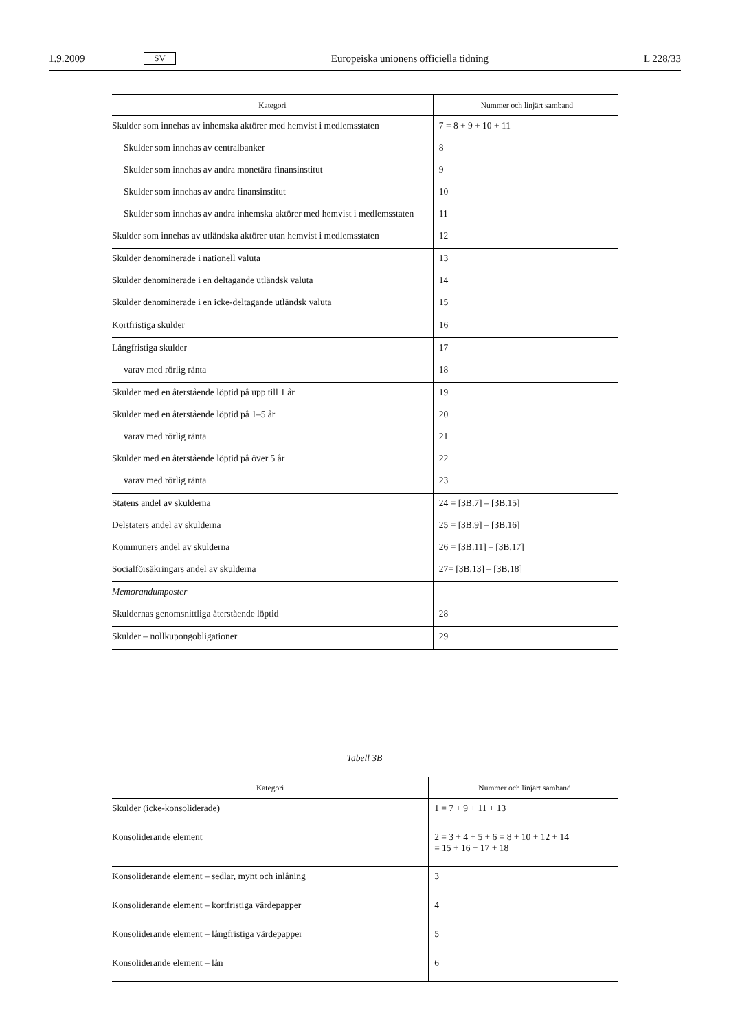1.9.2009 SV Europeiska unionens officiella tidning L 228/33
| Kategori | Nummer och linjärt samband |
| --- | --- |
| Skulder som innehas av inhemska aktörer med hemvist i medlemsstaten | 7 = 8 + 9 + 10 + 11 |
| Skulder som innehas av centralbanker | 8 |
| Skulder som innehas av andra monetära finansinstitut | 9 |
| Skulder som innehas av andra finansinstitut | 10 |
| Skulder som innehas av andra inhemska aktörer med hemvist i medlemsstaten | 11 |
| Skulder som innehas av utländska aktörer utan hemvist i medlemsstaten | 12 |
| Skulder denominerade i nationell valuta | 13 |
| Skulder denominerade i en deltagande utländsk valuta | 14 |
| Skulder denominerade i en icke-deltagande utländsk valuta | 15 |
| Kortfristiga skulder | 16 |
| Långfristiga skulder | 17 |
| varav med rörlig ränta | 18 |
| Skulder med en återstående löptid på upp till 1 år | 19 |
| Skulder med en återstående löptid på 1–5 år | 20 |
| varav med rörlig ränta | 21 |
| Skulder med en återstående löptid på över 5 år | 22 |
| varav med rörlig ränta | 23 |
| Statens andel av skulderna | 24 = [3B.7] – [3B.15] |
| Delstaters andel av skulderna | 25 = [3B.9] – [3B.16] |
| Kommuners andel av skulderna | 26 = [3B.11] – [3B.17] |
| Socialförsäkringars andel av skulderna | 27= [3B.13] – [3B.18] |
| Memorandumposter | |
| Skuldernas genomsnittliga återstående löptid | 28 |
| Skulder – nollkupongobligationer | 29 |
Tabell 3B
| Kategori | Nummer och linjärt samband |
| --- | --- |
| Skulder (icke-konsoliderade) | 1 = 7 + 9 + 11 + 13 |
| Konsoliderande element | 2 = 3 + 4 + 5 + 6 = 8 + 10 + 12 + 14 = 15 + 16 + 17 + 18 |
| Konsoliderande element – sedlar, mynt och inlåning | 3 |
| Konsoliderande element – kortfristiga värdepapper | 4 |
| Konsoliderande element – långfristiga värdepapper | 5 |
| Konsoliderande element – lån | 6 |